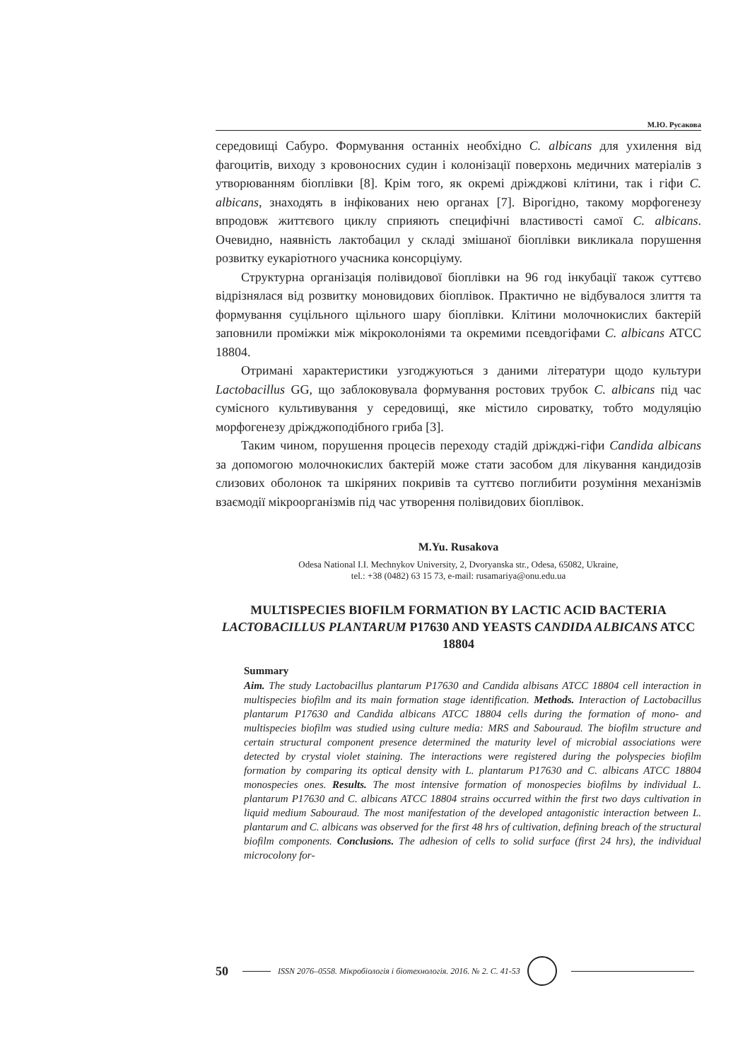М.Ю. Русакова
середовищі Сабуро. Формування останніх необхідно C. albicans для ухилення від фагоцитів, виходу з кровоносних судин і колонізації поверхонь медичних матеріалів з утворюванням біоплівки [8]. Крім того, як окремі дріжджові клітини, так і гіфи C. albicans, знаходять в інфікованих нею органах [7]. Вірогідно, такому морфогенезу впродовж життєвого циклу сприяють специфічні властивості самої C. albicans. Очевидно, наявність лактобацил у складі змішаної біоплівки викликала порушення розвитку еукаріотного учасника консорціуму.
Структурна організація полівидової біоплівки на 96 год інкубації також суттєво відрізнялася від розвитку моновидових біоплівок. Практично не відбувалося злиття та формування суцільного щільного шару біоплівки. Клітини молочнокислих бактерій заповнили проміжки між мікроколоніями та окремими псевдогіфами C. albicans ATCC 18804.
Отримані характеристики узгоджуються з даними літератури щодо культури Lactobacillus GG, що заблоковувала формування ростових трубок C. albicans під час сумісного культивування у середовищі, яке містило сироватку, тобто модуляцію морфогенезу дріжджоподібного гриба [3].
Таким чином, порушення процесів переходу стадій дріжджі-гіфи Candida albicans за допомогою молочнокислих бактерій може стати засобом для лікування кандидозів слизових оболонок та шкіряних покривів та суттєво поглибити розуміння механізмів взаємодії мікроорганізмів під час утворення полівидових біоплівок.
M.Yu. Rusakova
Odesa National I.I. Mechnykov University, 2, Dvoryanska str., Odesa, 65082, Ukraine,
tel.: +38 (0482) 63 15 73, e-mail: rusamariya@onu.edu.ua
MULTISPECIES BIOFILM FORMATION BY LACTIC ACID BACTERIA LACTOBACILLUS PLANTARUM P17630 AND YEASTS CANDIDA ALBICANS ATCC 18804
Summary
Aim. The study Lactobacillus plantarum P17630 and Candida albisans ATCC 18804 cell interaction in multispecies biofilm and its main formation stage identification. Methods. Interaction of Lactobacillus plantarum P17630 and Candida albicans ATCC 18804 cells during the formation of mono- and multispecies biofilm was studied using culture media: MRS and Sabouraud. The biofilm structure and certain structural component presence determined the maturity level of microbial associations were detected by crystal violet staining. The interactions were registered during the polyspecies biofilm formation by comparing its optical density with L. plantarum P17630 and C. albicans ATCC 18804 monospecies ones. Results. The most intensive formation of monospecies biofilms by individual L. plantarum P17630 and C. albicans ATCC 18804 strains occurred within the first two days cultivation in liquid medium Sabouraud. The most manifestation of the developed antagonistic interaction between L. plantarum and C. albicans was observed for the first 48 hrs of cultivation, defining breach of the structural biofilm components. Conclusions. The adhesion of cells to solid surface (first 24 hrs), the individual microcolony for-
50 ISSN 2076–0558. Мікробіологія і біотехнологія. 2016. № 2. С. 41-53